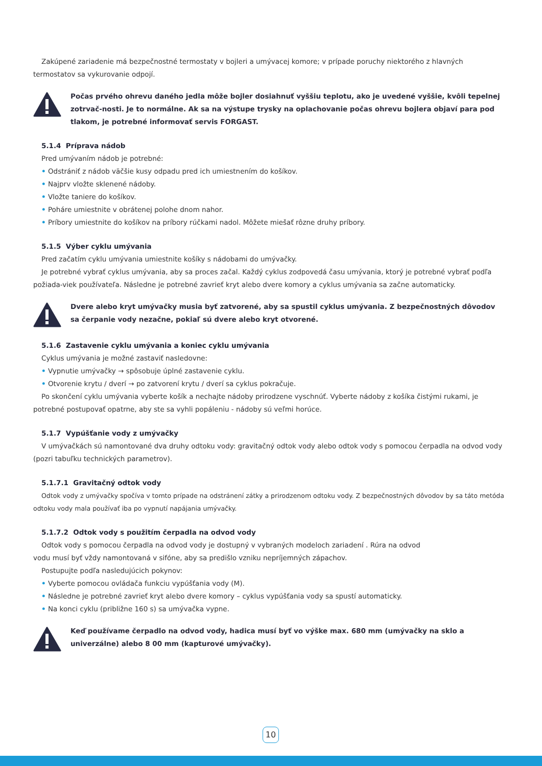Zakúpené zariadenie má bezpečnostné termostaty v bojleri a umývacej komore; v prípade poruchy niektorého z hlavných termostatov sa vykurovanie odpojí.
Počas prvého ohrevu daného jedla môže bojler dosiahnuť vyššiu teplotu, ako je uvedené vyššie, kvôli tepelnej zotrvač-nosti. Je to normálne. Ak sa na výstupe trysky na oplachovanie počas ohrevu bojlera objaví para pod tlakom, je potrebné informovať servis FORGAST.
5.1.4 Príprava nádob
Pred umývaním nádob je potrebné:
• Odstrániť z nádob väčšie kusy odpadu pred ich umiestnením do košíkov.
• Najprv vložte sklenené nádoby.
• Vložte taniere do košíkov.
• Poháre umiestnite v obrátenej polohe dnom nahor.
• Príbory umiestnite do košíkov na príbory rúčkami nadol. Môžete miešať rôzne druhy príbory.
5.1.5 Výber cyklu umývania
Pred začatím cyklu umývania umiestnite košíky s nádobami do umývačky.
Je potrebné vybrať cyklus umývania, aby sa proces začal. Každý cyklus zodpovedá času umývania, ktorý je potrebné vybrať podľa požiada-viek používateľa. Následne je potrebné zavrieť kryt alebo dvere komory a cyklus umývania sa začne automaticky.
Dvere alebo kryt umývačky musia byť zatvorené, aby sa spustil cyklus umývania. Z bezpečnostných dôvodov sa čerpanie vody nezačne, pokiaľ sú dvere alebo kryt otvorené.
5.1.6 Zastavenie cyklu umývania a koniec cyklu umývania
Cyklus umývania je možné zastaviť nasledovne:
• Vypnutie umývačky → spôsobuje úplné zastavenie cyklu.
• Otvorenie krytu / dverí → po zatvorení krytu / dverí sa cyklus pokračuje.
Po skončení cyklu umývania vyberte košík a nechajte nádoby prirodzene vyschnúť. Vyberte nádoby z košíka čistými rukami, je potrebné postupovať opatrne, aby ste sa vyhli popáleniu - nádoby sú veľmi horúce.
5.1.7 Vypúšťanie vody z umývačky
V umývačkách sú namontované dva druhy odtoku vody: gravitačný odtok vody alebo odtok vody s pomocou čerpadla na odvod vody (pozri tabuľku technických parametrov).
5.1.7.1 Gravitačný odtok vody
Odtok vody z umývačky spočíva v tomto prípade na odstránení zátky a prirodzenom odtoku vody. Z bezpečnostných dôvodov by sa táto metóda odtoku vody mala používať iba po vypnutí napájania umývačky.
5.1.7.2 Odtok vody s použitím čerpadla na odvod vody
Odtok vody s pomocou čerpadla na odvod vody je dostupný v vybraných modeloch zariadení . Rúra na odvod
vodu musí byť vždy namontovaná v sifóne, aby sa predišlo vzniku nepríjemných zápachov.
Postupujte podľa nasledujúcich pokynov:
• Vyberte pomocou ovládača funkciu vypúšťania vody (M).
• Následne je potrebné zavrieť kryt alebo dvere komory – cyklus vypúšťania vody sa spustí automaticky.
• Na konci cyklu (približne 160 s) sa umývačka vypne.
Keď používame čerpadlo na odvod vody, hadica musí byť vo výške max. 680 mm (umývačky na sklo a univerzálne) alebo 8 00 mm (kapturové umývačky).
10